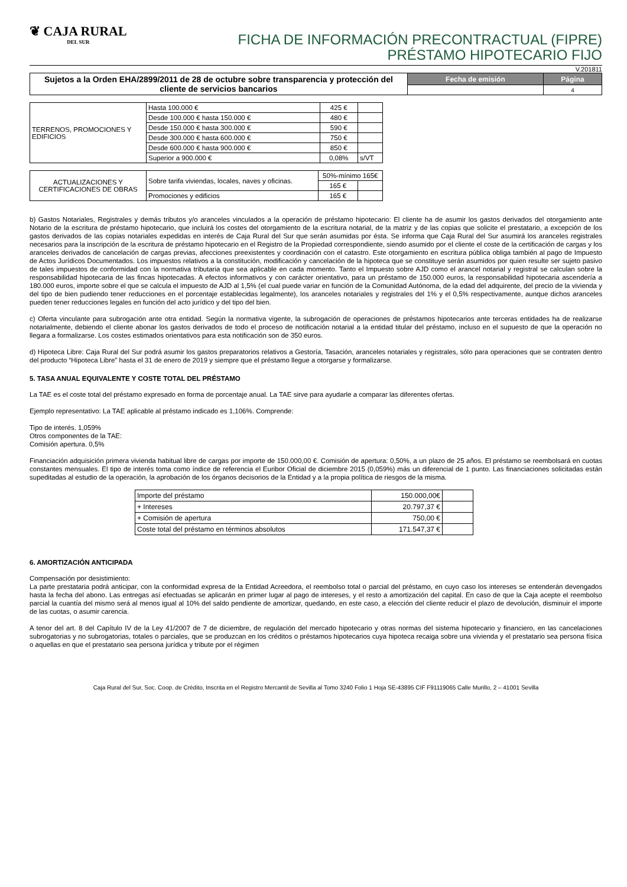❦ CAJA RURAL
DEL SUR
FICHA DE INFORMACIÓN PRECONTRACTUAL (FIPRE)
PRÉSTAMO HIPOTECARIO FIJO
V.201811
| Sujetos a la Orden EHA/2899/2011 de 28 de octubre sobre transparencia y protección del cliente de servicios bancarios | Fecha de emisión | Página |
| | | 4 |
| TERRENOS, PROMOCIONES Y EDIFICIOS | Hasta 100.000 € | 425 € | |
| | Desde 100.000 € hasta 150.000 € | 480 € | |
| | Desde 150.000 € hasta 300.000 € | 590 € | |
| | Desde 300.000 € hasta 600.000 € | 750 € | |
| | Desde 600.000 € hasta 900.000 € | 850 € | |
| | Superior a 900.000 € | 0,08% | s/VT |
| ACTUALIZACIONES Y CERTIFICACIONES DE OBRAS | Sobre tarifa viviendas, locales, naves y oficinas. | 50%-mínimo 165€ | |
| | | 165 € | |
| | Promociones y edificios | 165 € | |
b) Gastos Notariales, Registrales y demás tributos y/o aranceles vinculados a la operación de préstamo hipotecario: El cliente ha de asumir los gastos derivados del otorgamiento ante Notario de la escritura de préstamo hipotecario, que incluirá los costes del otorgamiento de la escritura notarial, de la matriz y de las copias que solicite el prestatario, a excepción de los gastos derivados de las copias notariales expedidas en interés de Caja Rural del Sur que serán asumidas por ésta. Se informa que Caja Rural del Sur asumirá los aranceles registrales necesarios para la inscripción de la escritura de préstamo hipotecario en el Registro de la Propiedad correspondiente, siendo asumido por el cliente el coste de la certificación de cargas y los aranceles derivados de cancelación de cargas previas, afecciones preexistentes y coordinación con el catastro. Este otorgamiento en escritura pública obliga también al pago de Impuesto de Actos Jurídicos Documentados. Los impuestos relativos a la constitución, modificación y cancelación de la hipoteca que se constituye serán asumidos por quien resulte ser sujeto pasivo de tales impuestos de conformidad con la normativa tributaria que sea aplicable en cada momento. Tanto el Impuesto sobre AJD como el arancel notarial y registral se calculan sobre la responsabilidad hipotecaria de las fincas hipotecadas. A efectos informativos y con carácter orientativo, para un préstamo de 150.000 euros, la responsabilidad hipotecaria ascendería a 180.000 euros, importe sobre el que se calcula el impuesto de AJD al 1,5% (el cual puede variar en función de la Comunidad Autónoma, de la edad del adquirente, del precio de la vivienda y del tipo de bien pudiendo tener reducciones en el porcentaje establecidas legalmente), los aranceles notariales y registrales del 1% y el 0,5% respectivamente, aunque dichos aranceles pueden tener reducciones legales en función del acto jurídico y del tipo del bien.
c) Oferta vinculante para subrogación ante otra entidad. Según la normativa vigente, la subrogación de operaciones de préstamos hipotecarios ante terceras entidades ha de realizarse notarialmente, debiendo el cliente abonar los gastos derivados de todo el proceso de notificación notarial a la entidad titular del préstamo, incluso en el supuesto de que la operación no llegara a formalizarse. Los costes estimados orientativos para esta notificación son de 350 euros.
d) Hipoteca Libre: Caja Rural del Sur podrá asumir los gastos preparatorios relativos a Gestoría, Tasación, aranceles notariales y registrales, sólo para operaciones que se contraten dentro del producto “Hipoteca Libre” hasta el 31 de enero de 2019 y siempre que el préstamo llegue a otorgarse y formalizarse.
5. TASA ANUAL EQUIVALENTE Y COSTE TOTAL DEL PRÉSTAMO
La TAE es el coste total del préstamo expresado en forma de porcentaje anual. La TAE sirve para ayudarle a comparar las diferentes ofertas.
Ejemplo representativo: La TAE aplicable al préstamo indicado es 1,106%. Comprende:
Tipo de interés. 1,059%
Otros componentes de la TAE:
Comisión apertura. 0,5%
Financiación adquisición primera vivienda habitual libre de cargas por importe de 150.000,00 €. Comisión de apertura: 0,50%, a un plazo de 25 años. El préstamo se reembolsará en cuotas constantes mensuales. El tipo de interés toma como índice de referencia el Euribor Oficial de diciembre 2015 (0,059%) más un diferencial de 1 punto. Las financiaciones solicitadas están supeditadas al estudio de la operación, la aprobación de los órganos decisorios de la Entidad y a la propia política de riesgos de la misma.
| Importe del préstamo | 150.000,00€ | |
| + Intereses | 20.797,37 € | |
| + Comisión de apertura | 750,00 € | |
| Coste total del préstamo en términos absolutos | 171.547,37 € | |
6. AMORTIZACIÓN ANTICIPADA
Compensación por desistimiento:
La parte prestataria podrá anticipar, con la conformidad expresa de la Entidad Acreedora, el reembolso total o parcial del préstamo, en cuyo caso los intereses se entenderán devengados hasta la fecha del abono. Las entregas así efectuadas se aplicarán en primer lugar al pago de intereses, y el resto a amortización del capital. En caso de que la Caja acepte el reembolso parcial la cuantía del mismo será al menos igual al 10% del saldo pendiente de amortizar, quedando, en este caso, a elección del cliente reducir el plazo de devolución, disminuir el importe de las cuotas, o asumir carencia.
A tenor del art. 8 del Capítulo IV de la Ley 41/2007 de 7 de diciembre, de regulación del mercado hipotecario y otras normas del sistema hipotecario y financiero, en las cancelaciones subrogatorias y no subrogatorias, totales o parciales, que se produzcan en los créditos o préstamos hipotecarios cuya hipoteca recaiga sobre una vivienda y el prestatario sea persona física o aquellas en que el prestatario sea persona jurídica y tribute por el régimen
Caja Rural del Sur, Soc. Coop. de Crédito, Inscrita en el Registro Mercantil de Sevilla al Tomo 3240 Folio 1 Hoja SE-43895 CIF F91119065 Calle Murillo, 2 – 41001 Sevilla